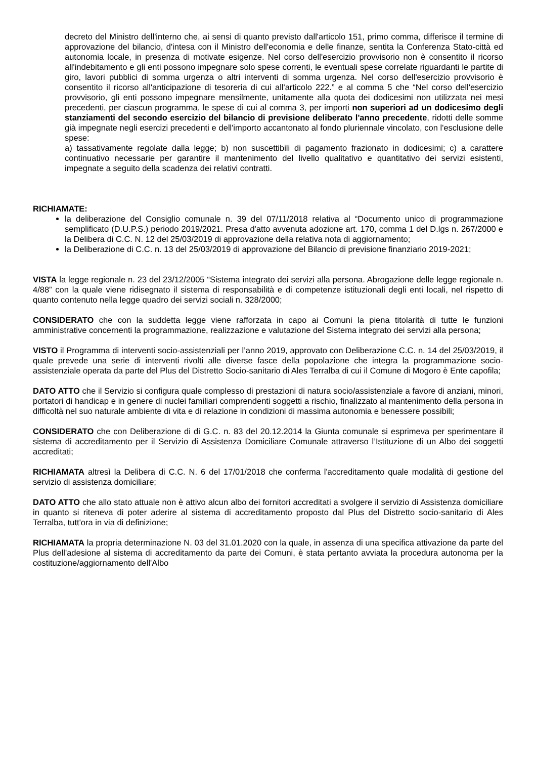decreto del Ministro dell'interno che, ai sensi di quanto previsto dall'articolo 151, primo comma, differisce il termine di approvazione del bilancio, d'intesa con il Ministro dell'economia e delle finanze, sentita la Conferenza Stato-città ed autonomia locale, in presenza di motivate esigenze. Nel corso dell'esercizio provvisorio non è consentito il ricorso all'indebitamento e gli enti possono impegnare solo spese correnti, le eventuali spese correlate riguardanti le partite di giro, lavori pubblici di somma urgenza o altri interventi di somma urgenza. Nel corso dell'esercizio provvisorio è consentito il ricorso all'anticipazione di tesoreria di cui all'articolo 222.” e al comma 5 che “Nel corso dell'esercizio provvisorio, gli enti possono impegnare mensilmente, unitamente alla quota dei dodicesimi non utilizzata nei mesi precedenti, per ciascun programma, le spese di cui al comma 3, per importi non superiori ad un dodicesimo degli stanziamenti del secondo esercizio del bilancio di previsione deliberato l'anno precedente, ridotti delle somme già impegnate negli esercizi precedenti e dell'importo accantonato al fondo pluriennale vincolato, con l'esclusione delle spese:
a) tassativamente regolate dalla legge; b) non suscettibili di pagamento frazionato in dodicesimi; c) a carattere continuativo necessarie per garantire il mantenimento del livello qualitativo e quantitativo dei servizi esistenti, impegnate a seguito della scadenza dei relativi contratti.
RICHIAMATE:
la deliberazione del Consiglio comunale n. 39 del 07/11/2018 relativa al “Documento unico di programmazione semplificato (D.U.P.S.) periodo 2019/2021. Presa d'atto avvenuta adozione art. 170, comma 1 del D.lgs n. 267/2000 e la Delibera di C.C. N. 12 del 25/03/2019 di approvazione della relativa nota di aggiornamento;
la Deliberazione di C.C. n. 13 del 25/03/2019 di approvazione del Bilancio di previsione finanziario 2019-2021;
VISTA la legge regionale n. 23 del 23/12/2005 “Sistema integrato dei servizi alla persona. Abrogazione delle legge regionale n. 4/88” con la quale viene ridisegnato il sistema di responsabilità e di competenze istituzionali degli enti locali, nel rispetto di quanto contenuto nella legge quadro dei servizi sociali n. 328/2000;
CONSIDERATO che con la suddetta legge viene rafforzata in capo ai Comuni la piena titolarità di tutte le funzioni amministrative concernenti la programmazione, realizzazione e valutazione del Sistema integrato dei servizi alla persona;
VISTO il Programma di interventi socio-assistenziali per l’anno 2019, approvato con Deliberazione C.C. n. 14 del 25/03/2019, il quale prevede una serie di interventi rivolti alle diverse fasce della popolazione che integra la programmazione socio-assistenziale operata da parte del Plus del Distretto Socio-sanitario di Ales Terralba di cui il Comune di Mogoro è Ente capofila;
DATO ATTO che il Servizio si configura quale complesso di prestazioni di natura socio/assistenziale a favore di anziani, minori, portatori di handicap e in genere di nuclei familiari comprendenti soggetti a rischio, finalizzato al mantenimento della persona in difficoltà nel suo naturale ambiente di vita e di relazione in condizioni di massima autonomia e benessere possibili;
CONSIDERATO che con Deliberazione di di G.C. n. 83 del 20.12.2014 la Giunta comunale si esprimeva per sperimentare il sistema di accreditamento per il Servizio di Assistenza Domiciliare Comunale attraverso l’Istituzione di un Albo dei soggetti accreditati;
RICHIAMATA altresì la Delibera di C.C. N. 6 del 17/01/2018 che conferma l'accreditamento quale modalità di gestione del servizio di assistenza domiciliare;
DATO ATTO che allo stato attuale non è attivo alcun albo dei fornitori accreditati a svolgere il servizio di Assistenza domiciliare in quanto si riteneva di poter aderire al sistema di accreditamento proposto dal Plus del Distretto socio-sanitario di Ales Terralba, tutt'ora in via di definizione;
RICHIAMATA la propria determinazione N. 03 del 31.01.2020 con la quale, in assenza di una specifica attivazione da parte del Plus dell'adesione al sistema di accreditamento da parte dei Comuni, è stata pertanto avviata la procedura autonoma per la costituzione/aggiornamento dell'Albo